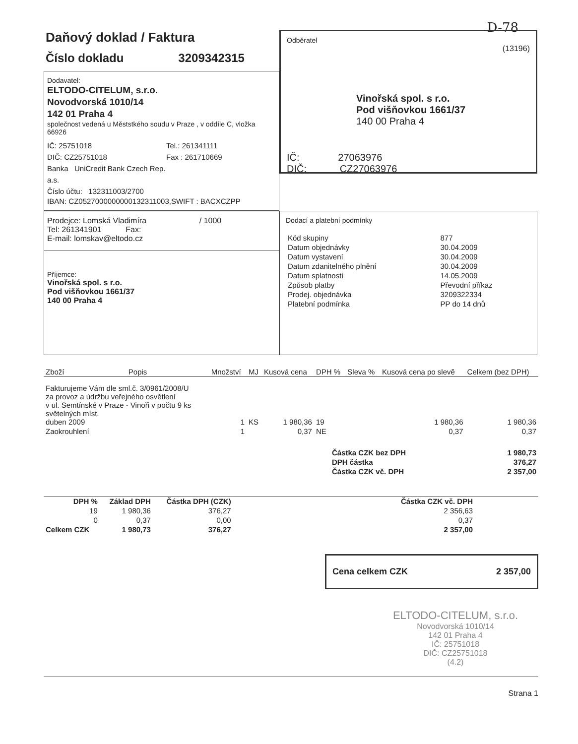D-78
Daňový doklad / Faktura
Číslo dokladu 3209342315
Dodavatel:
ELTODO-CITELUM, s.r.o.
Novodvorská 1010/14
142 01 Praha 4
společnost vedená u Měststkého soudu v Praze , v oddíle C, vložka 66926
IČ: 25751018 Tel.: 261341111 DIČ: CZ25751018 Fax : 261710669 Banka UniCredit Bank Czech Rep. a.s. Číslo účtu: 132311003/2700
IBAN: CZ0527000000000132311003,SWIFT : BACXCZPP
Odběratel
(13196)
Vinořská spol. s r.o.
Pod višňovkou 1661/37
140 00 Praha 4
IČ: 27063976
DIČ: CZ27063976
Prodejce: Lomská Vladimíra / 1000
Tel: 261341901 Fax:
E-mail: lomskav@eltodo.cz
Příjemce:
Vinořská spol. s r.o.
Pod višňovkou 1661/37
140 00 Praha 4
Dodací a platební podmínky
| Kód skupiny | 877 |
| Datum objednávky | 30.04.2009 |
| Datum vystavení | 30.04.2009 |
| Datum zdanitelného plnění | 30.04.2009 |
| Datum splatnosti | 14.05.2009 |
| Způsob platby | Převodní příkaz |
| Prodej. objednávka | 3209322334 |
| Platební podmínka | PP do 14 dnů |
| Zboží | Popis | Množství | MJ | Kusová cena | DPH % | Sleva % | Kusová cena po slevě | Celkem (bez DPH) |
| --- | --- | --- | --- | --- | --- | --- | --- | --- |
| Fakturujeme Vám dle sml.č. 3/0961/2008/U za provoz a údržbu veřejného osvětlení v ul. Semtínské v Praze - Vinoři v počtu 9 ks světelných míst. duben 2009 | | 1 | KS | 1 980,36 | 19 | | 1 980,36 | 1 980,36 |
| Zaokrouhlení | | 1 | | 0,37 | NE | | 0,37 | 0,37 |
| Částka CZK bez DPH | 1 980,73 |
| DPH částka | 376,27 |
| Částka CZK vč. DPH | 2 357,00 |
| DPH % | Základ DPH | Částka DPH (CZK) | | Částka CZK vč. DPH | |
| --- | --- | --- | --- | --- | --- |
| 19 | 1 980,36 | 376,27 | | 2 356,63 | |
| 0 | 0,37 | 0,00 | | 0,37 | |
| Celkem CZK | 1 980,73 | 376,27 | | 2 357,00 | |
Cena celkem CZK 2 357,00
ELTODO-CITELUM, s.r.o.
Novodvorská 1010/14
142 01 Praha 4
IČ: 25751018
DIČ: CZ25751018
(4.2)
Strana 1